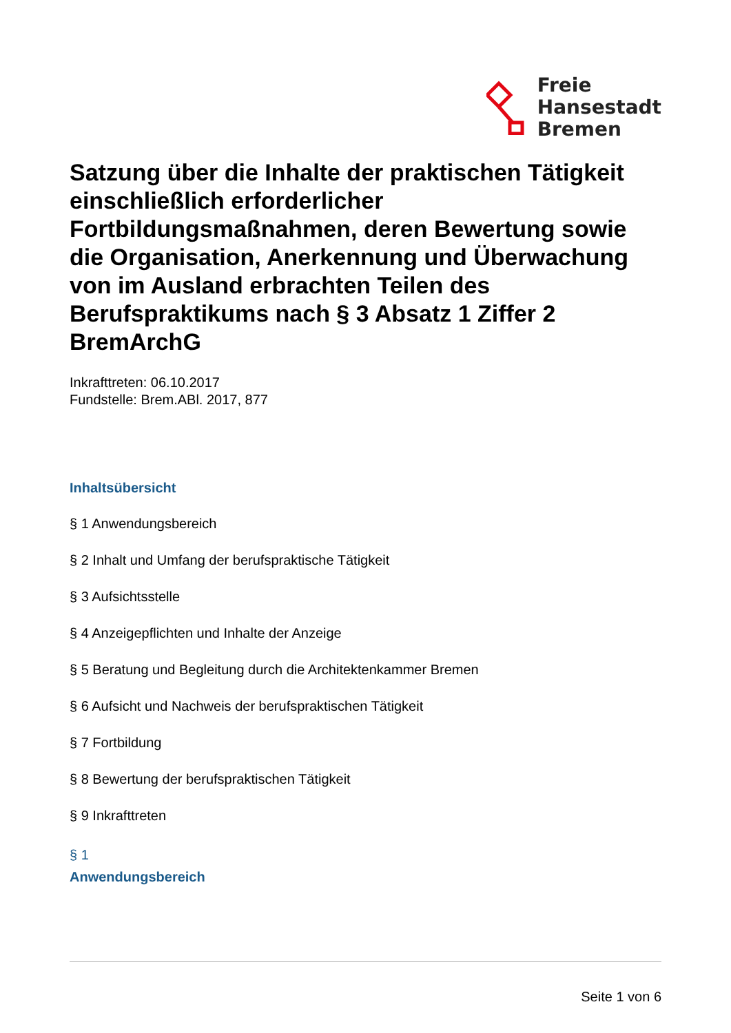Freie
Hansestadt
Bremen
Satzung über die Inhalte der praktischen Tätigkeit einschließlich erforderlicher Fortbildungsmaßnahmen, deren Bewertung sowie die Organisation, Anerkennung und Überwachung von im Ausland erbrachten Teilen des Berufspraktikums nach § 3 Absatz 1 Ziffer 2 BremArchG
Inkrafttreten: 06.10.2017
Fundstelle: Brem.ABl. 2017, 877
Inhaltsübersicht
§ 1 Anwendungsbereich
§ 2 Inhalt und Umfang der berufspraktische Tätigkeit
§ 3 Aufsichtsstelle
§ 4 Anzeigepflichten und Inhalte der Anzeige
§ 5 Beratung und Begleitung durch die Architektenkammer Bremen
§ 6 Aufsicht und Nachweis der berufspraktischen Tätigkeit
§ 7 Fortbildung
§ 8 Bewertung der berufspraktischen Tätigkeit
§ 9 Inkrafttreten
§ 1
Anwendungsbereich
Seite 1 von 6